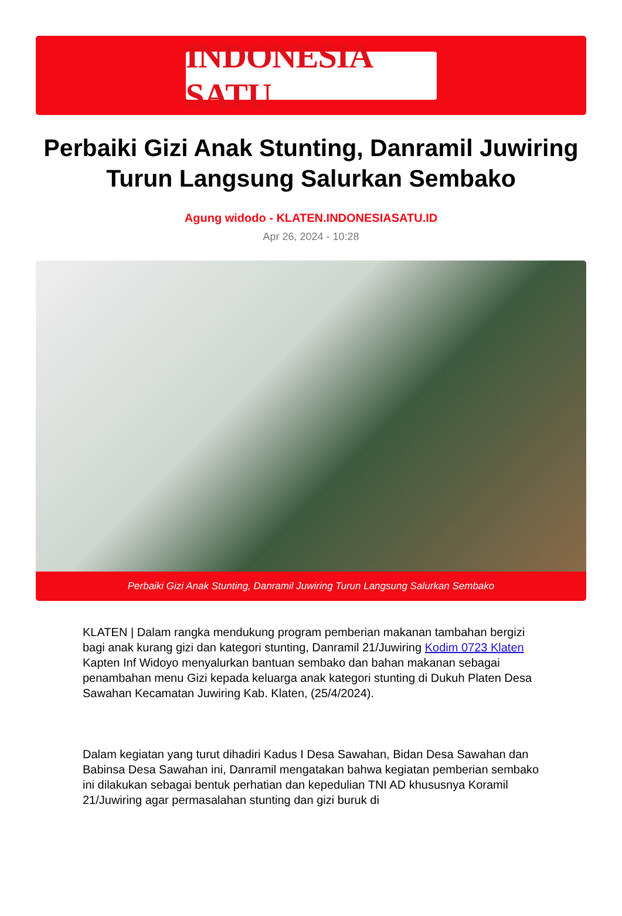INDONESIA SATU
Perbaiki Gizi Anak Stunting, Danramil Juwiring Turun Langsung Salurkan Sembako
Agung widodo - KLATEN.INDONESIASATU.ID
Apr 26, 2024 - 10:28
Perbaiki Gizi Anak Stunting, Danramil Juwiring Turun Langsung Salurkan Sembako
KLATEN | Dalam rangka mendukung program pemberian makanan tambahan bergizi bagi anak kurang gizi dan kategori stunting, Danramil 21/Juwiring Kodim 0723 Klaten Kapten Inf Widoyo menyalurkan bantuan sembako dan bahan makanan sebagai penambahan menu Gizi kepada keluarga anak kategori stunting di Dukuh Platen Desa Sawahan Kecamatan Juwiring Kab. Klaten, (25/4/2024).
Dalam kegiatan yang turut dihadiri Kadus I Desa Sawahan, Bidan Desa Sawahan dan Babinsa Desa Sawahan ini, Danramil mengatakan bahwa kegiatan pemberian sembako ini dilakukan sebagai bentuk perhatian dan kepedulian TNI AD khususnya Koramil 21/Juwiring agar permasalahan stunting dan gizi buruk di